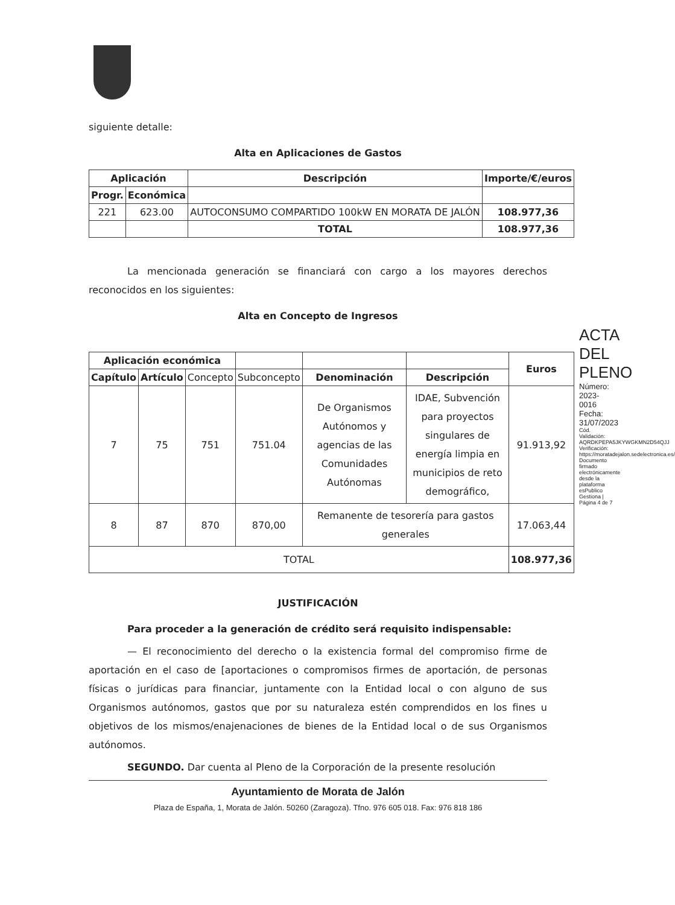siguiente detalle:
Alta en Aplicaciones de Gastos
| Aplicación | | Descripción | Importe/€/euros |
| --- | --- | --- | --- |
| Progr. | Económica | | |
| 221 | 623.00 | AUTOCONSUMO COMPARTIDO 100kW EN MORATA DE JALÓN | 108.977,36 |
| | | TOTAL | 108.977,36 |
La mencionada generación se financiará con cargo a los mayores derechos reconocidos en los siguientes:
Alta en Concepto de Ingresos
| Aplicación económica | | | | | | Euros |
| --- | --- | --- | --- | --- | --- | --- |
| Capítulo | Artículo | Concepto | Subconcepto | Denominación | Descripción | |
| 7 | 75 | 751 | 751.04 | De Organismos Autónomos y agencias de las Comunidades Autónomas | IDAE, Subvención para proyectos singulares de energía limpia en municipios de reto demográfico, | 91.913,92 |
| 8 | 87 | 870 | 870,00 | Remanente de tesorería para gastos generales | | 17.063,44 |
| TOTAL | | | | | | 108.977,36 |
JUSTIFICACIÓN
Para proceder a la generación de crédito será requisito indispensable:
— El reconocimiento del derecho o la existencia formal del compromiso firme de aportación en el caso de [aportaciones o compromisos firmes de aportación, de personas físicas o jurídicas para financiar, juntamente con la Entidad local o con alguno de sus Organismos autónomos, gastos que por su naturaleza estén comprendidos en los fines u objetivos de los mismos/enajenaciones de bienes de la Entidad local o de sus Organismos autónomos.
SEGUNDO. Dar cuenta al Pleno de la Corporación de la presente resolución
Ayuntamiento de Morata de Jalón
Plaza de España, 1, Morata de Jalón. 50260 (Zaragoza). Tfno. 976 605 018. Fax: 976 818 186
ACTA DEL PLENO
Número: 2023-0016 Fecha: 31/07/2023
Cód. Validación: AQRDKPEPA5JKYWGKMN2D54QJJ
Verificación: https://moratadejalon.sedelectronica.es/
Documento firmado electrónicamente desde la plataforma esPublico Gestiona | Página 4 de 7